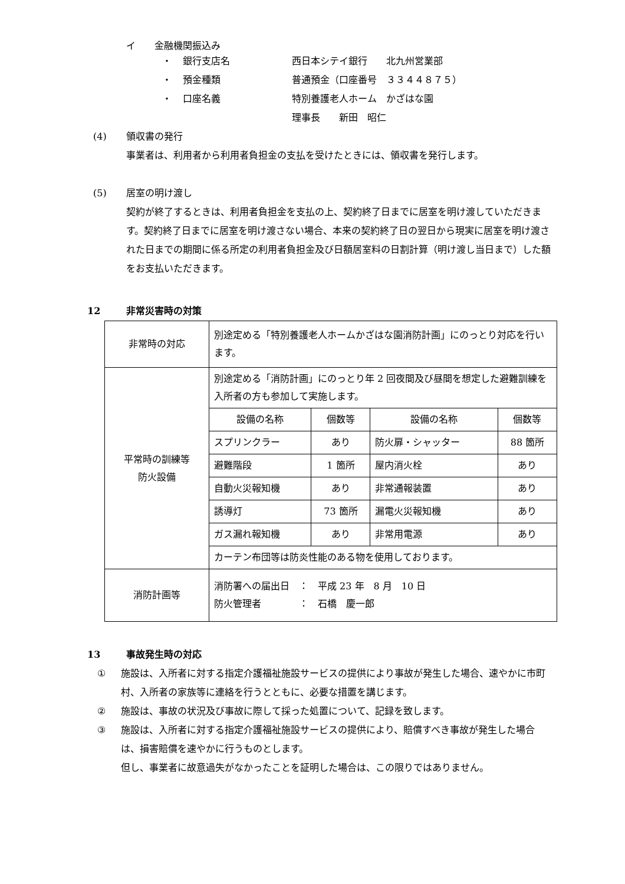イ　　金融機関振込み
・ 銀行支店名 西日本シテイ銀行　　北九州営業部
・ 預金種類 普通預金（口座番号　３３４４８７５）
・ 口座名義 特別養護老人ホーム　かざはな園
理事長　　新田　昭仁
(4) 領収書の発行
事業者は、利用者から利用者負担金の支払を受けたときには、領収書を発行します。
(5) 居室の明け渡し
契約が終了するときは、利用者負担金を支払の上、契約終了日までに居室を明け渡していただきます。契約終了日までに居室を明け渡さない場合、本来の契約終了日の翌日から現実に居室を明け渡された日までの期間に係る所定の利用者負担金及び日額居室料の日割計算（明け渡し当日まで）した額をお支払いただきます。
12 非常災害時の対策
| 非常時の対応 | 別途定める「特別養護老人ホームかざはな園消防計画」にのっとり対応を行います。 |
| 平常時の訓練等 防火設備 | 別途定める「消防計画」にのっとり年 2 回夜間及び昼間を想定した避難訓練を入所者の方も参加して実施します。 |
| | / 設備の名称 / 個数等 / 設備の名称 / 個数等 / / スプリンクラー / あり / 防火扉・シャッター / 88 箇所 / / 避難階段 / 1 箇所 / 屋内消火栓 / あり / / 自動火災報知機 / あり / 非常通報装置 / あり / / 誘導灯 / 73 箇所 / 漏電火災報知機 / あり / / ガス漏れ報知機 / あり / 非常用電源 / あり / |
| | カーテン布団等は防炎性能のある物を使用しております。 |
| 消防計画等 | 消防署への届出日 ： 平成 23 年 8 月 10 日 防火管理者 ： 石橋 慶一郎 |
13 事故発生時の対応
① 施設は、入所者に対する指定介護福祉施設サービスの提供により事故が発生した場合、速やかに市町村、入所者の家族等に連絡を行うとともに、必要な措置を講じます。
② 施設は、事故の状況及び事故に際して採った処置について、記録を致します。
③ 施設は、入所者に対する指定介護福祉施設サービスの提供により、賠償すべき事故が発生した場合は、損害賠償を速やかに行うものとします。
但し、事業者に故意過失がなかったことを証明した場合は、この限りではありません。